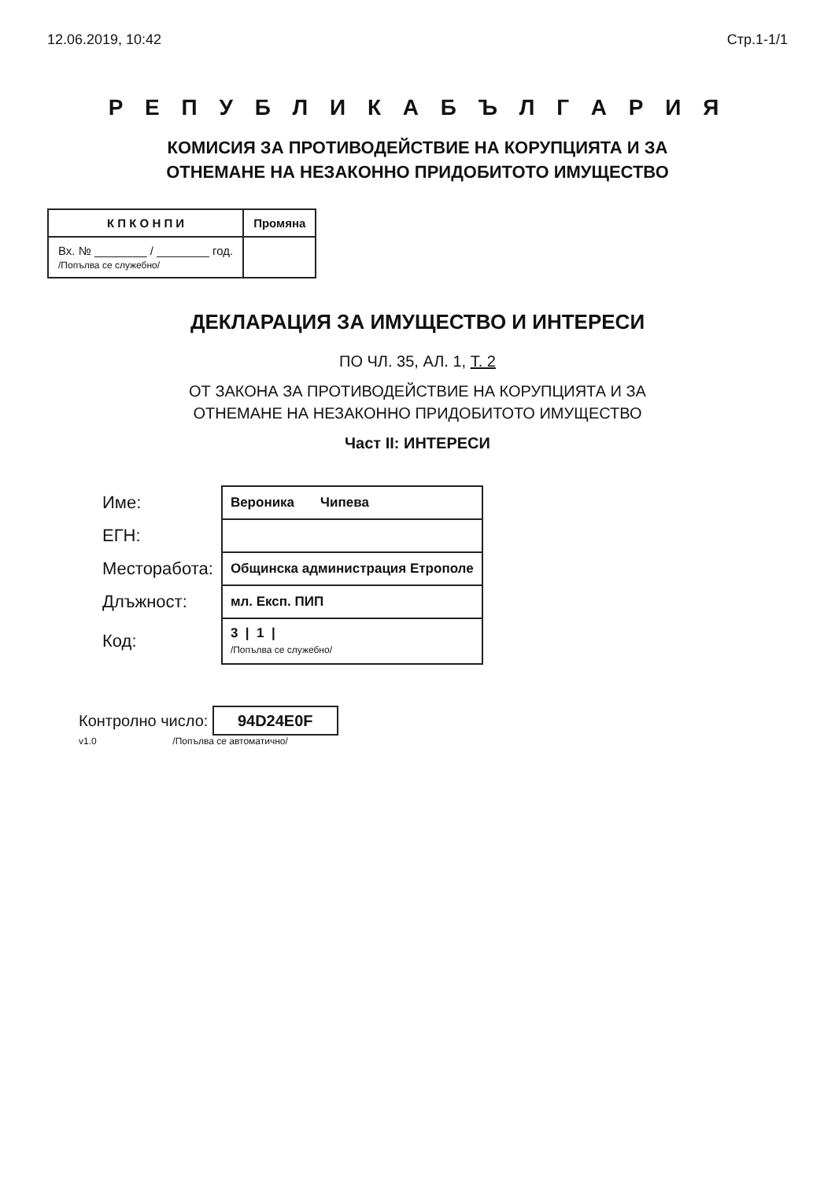12.06.2019, 10:42 Стр.1-1/1
Р Е П У Б Л И К А Б Ъ Л Г А Р И Я
КОМИСИЯ ЗА ПРОТИВОДЕЙСТВИЕ НА КОРУПЦИЯТА И ЗА
ОТНЕМАНЕ НА НЕЗАКОННО ПРИДОБИТОТО ИМУЩЕСТВО
| К П К О Н П И | Промяна |
| --- | --- |
| Вх. № ________ / ________ год. /Попълва се служебно/ | |
ДЕКЛАРАЦИЯ ЗА ИМУЩЕСТВО И ИНТЕРЕСИ
ПО ЧЛ. 35, АЛ. 1, Т. 2
ОТ ЗАКОНА ЗА ПРОТИВОДЕЙСТВИЕ НА КОРУПЦИЯТА И ЗА
ОТНЕМАНЕ НА НЕЗАКОННО ПРИДОБИТОТО ИМУЩЕСТВО
Част II: ИНТЕРЕСИ
| Име: | Вероника Чипева |
| ЕГН: | |
| Месторабота: | Общинска администрация Етрополе |
| Длъжност: | мл. Експ. ПИП |
| Код: | 3 / 1 / /Попълва се служебно/ |
Контролно число: 94D24E0F
v1.0 /Попълва се автоматично/